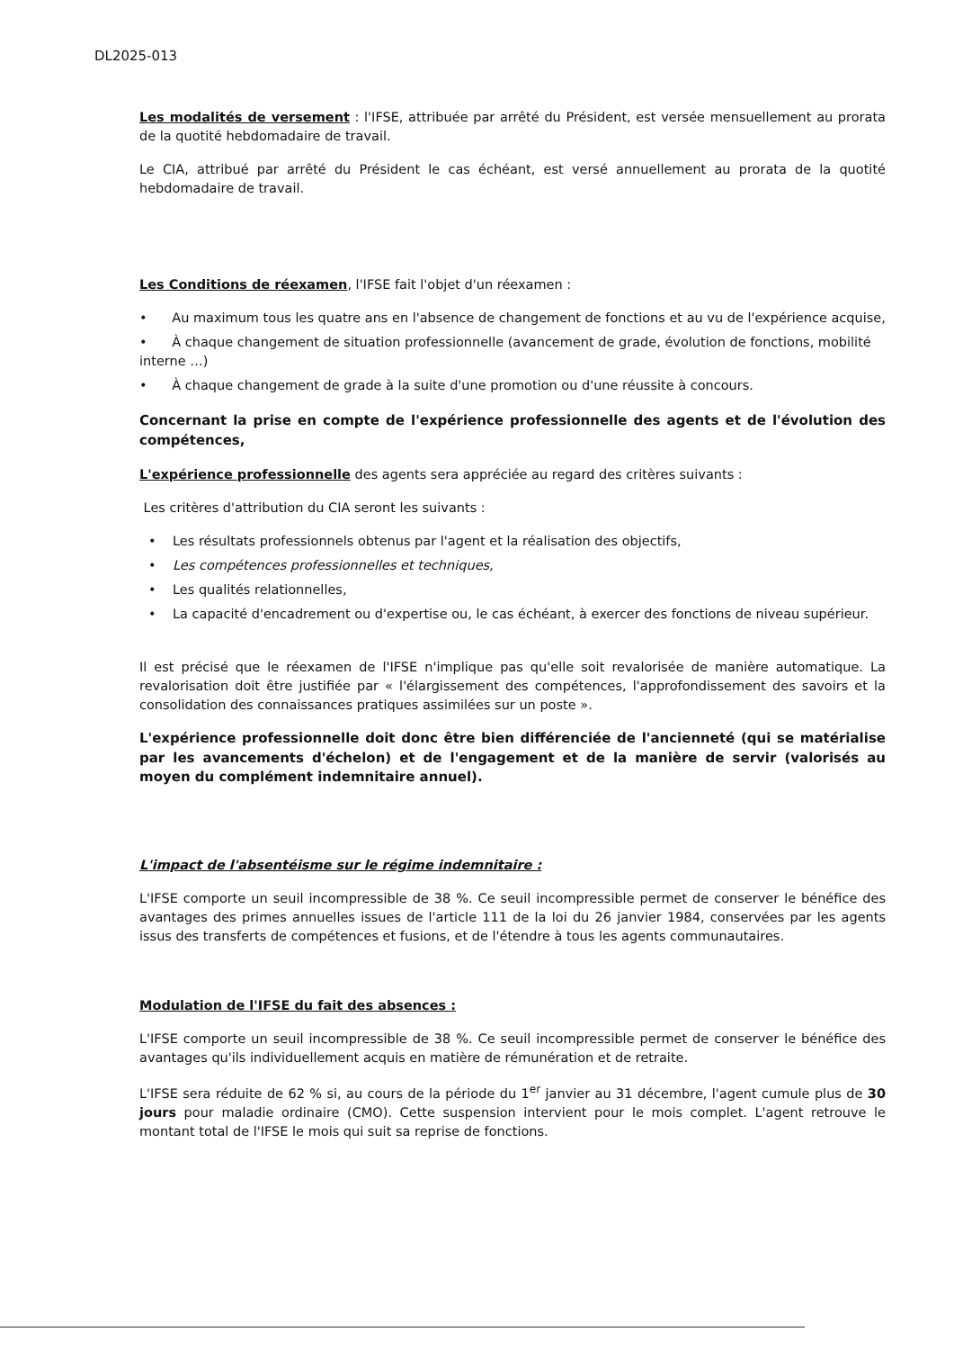DL2025-013
Les modalités de versement : l'IFSE, attribuée par arrêté du Président, est versée mensuellement au prorata de la quotité hebdomadaire de travail.
Le CIA, attribué par arrêté du Président le cas échéant, est versé annuellement au prorata de la quotité hebdomadaire de travail.
Les Conditions de réexamen, l'IFSE fait l'objet d'un réexamen :
• Au maximum tous les quatre ans en l'absence de changement de fonctions et au vu de l'expérience acquise,
• À chaque changement de situation professionnelle (avancement de grade, évolution de fonctions, mobilité interne …)
• À chaque changement de grade à la suite d'une promotion ou d'une réussite à concours.
Concernant la prise en compte de l'expérience professionnelle des agents et de l'évolution des compétences,
L'expérience professionnelle des agents sera appréciée au regard des critères suivants :
Les critères d'attribution du CIA seront les suivants :
• Les résultats professionnels obtenus par l'agent et la réalisation des objectifs,
• Les compétences professionnelles et techniques,
• Les qualités relationnelles,
• La capacité d'encadrement ou d'expertise ou, le cas échéant, à exercer des fonctions de niveau supérieur.
Il est précisé que le réexamen de l'IFSE n'implique pas qu'elle soit revalorisée de manière automatique. La revalorisation doit être justifiée par « l'élargissement des compétences, l'approfondissement des savoirs et la consolidation des connaissances pratiques assimilées sur un poste ».
L'expérience professionnelle doit donc être bien différenciée de l'ancienneté (qui se matérialise par les avancements d'échelon) et de l'engagement et de la manière de servir (valorisés au moyen du complément indemnitaire annuel).
L'impact de l'absentéisme sur le régime indemnitaire :
L'IFSE comporte un seuil incompressible de 38 %. Ce seuil incompressible permet de conserver le bénéfice des avantages des primes annuelles issues de l'article 111 de la loi du 26 janvier 1984, conservées par les agents issus des transferts de compétences et fusions, et de l'étendre à tous les agents communautaires.
Modulation de l'IFSE du fait des absences :
L'IFSE comporte un seuil incompressible de 38 %. Ce seuil incompressible permet de conserver le bénéfice des avantages qu'ils individuellement acquis en matière de rémunération et de retraite.
L'IFSE sera réduite de 62 % si, au cours de la période du 1<sup>er</sup> janvier au 31 décembre, l'agent cumule plus de 30 jours pour maladie ordinaire (CMO). Cette suspension intervient pour le mois complet. L'agent retrouve le montant total de l'IFSE le mois qui suit sa reprise de fonctions.